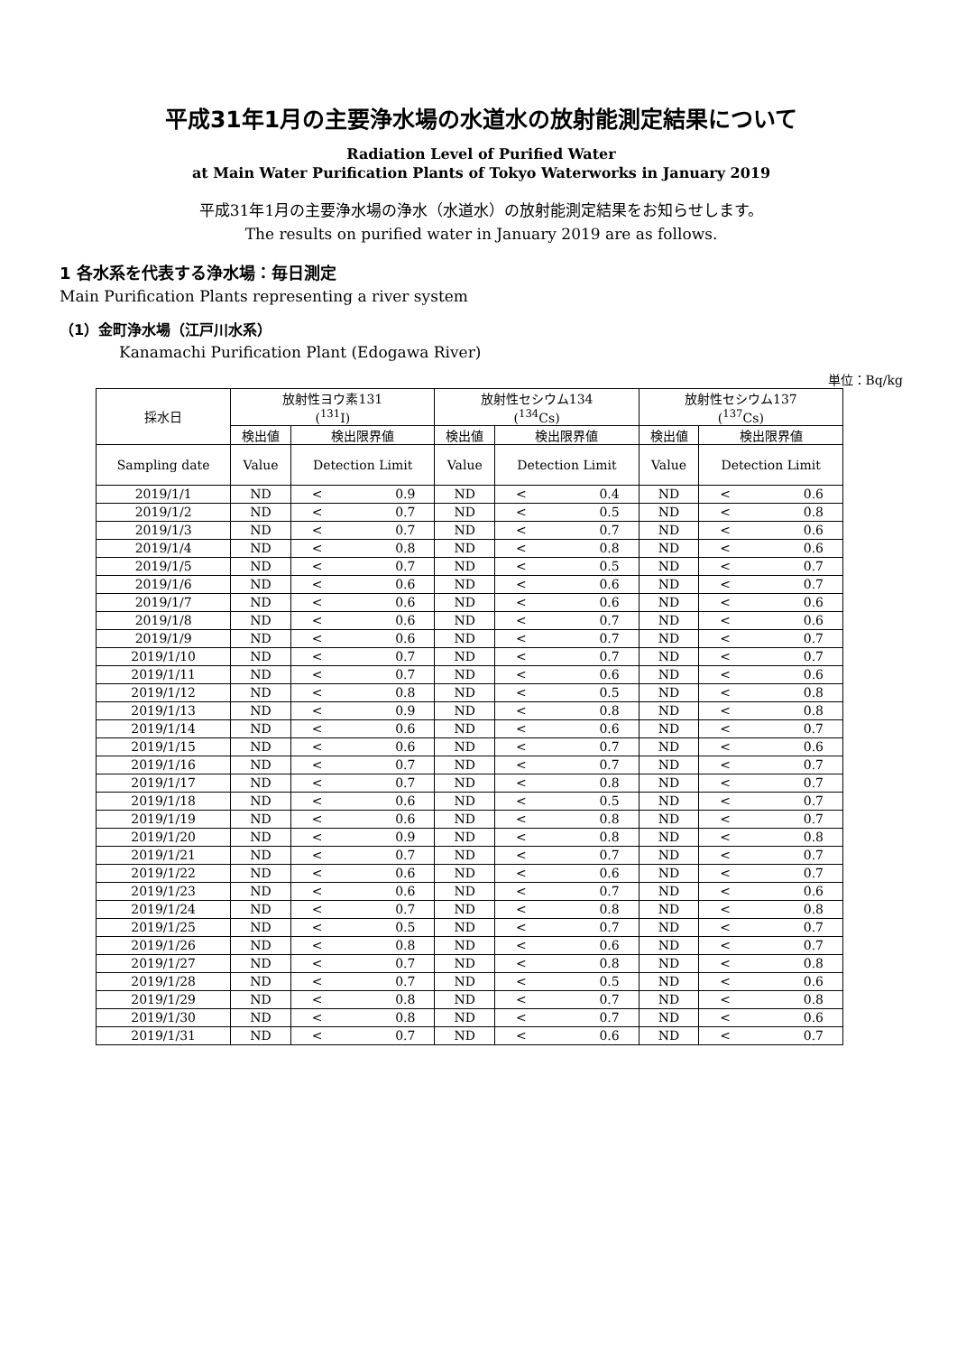平成31年1月の主要浄水場の水道水の放射能測定結果について
Radiation Level of Purified Water
at Main Water Purification Plants of Tokyo Waterworks in January 2019
平成31年1月の主要浄水場の浄水（水道水）の放射能測定結果をお知らせします。
The results on purified water in January 2019 are as follows.
1 各水系を代表する浄水場：毎日測定
Main Purification Plants representing a river system
（1）金町浄水場（江戸川水系）
Kanamachi Purification Plant (Edogawa River)
単位：Bq/kg
| 採水日 | 放射性ヨウ素131 (<sup>131</sup>I) | | 放射性セシウム134 (<sup>134</sup>Cs) | | 放射性セシウム137 (<sup>137</sup>Cs) | |
| --- | --- | --- | --- | --- | --- | --- |
| | 検出値 | 検出限界値 | 検出値 | 検出限界値 | 検出値 | 検出限界値 |
| Sampling date | Value | Detection Limit | Value | Detection Limit | Value | Detection Limit |
| 2019/1/1 | ND | < 0.9 | ND | < 0.4 | ND | < 0.6 |
| 2019/1/2 | ND | < 0.7 | ND | < 0.5 | ND | < 0.8 |
| 2019/1/3 | ND | < 0.7 | ND | < 0.7 | ND | < 0.6 |
| 2019/1/4 | ND | < 0.8 | ND | < 0.8 | ND | < 0.6 |
| 2019/1/5 | ND | < 0.7 | ND | < 0.5 | ND | < 0.7 |
| 2019/1/6 | ND | < 0.6 | ND | < 0.6 | ND | < 0.7 |
| 2019/1/7 | ND | < 0.6 | ND | < 0.6 | ND | < 0.6 |
| 2019/1/8 | ND | < 0.6 | ND | < 0.7 | ND | < 0.6 |
| 2019/1/9 | ND | < 0.6 | ND | < 0.7 | ND | < 0.7 |
| 2019/1/10 | ND | < 0.7 | ND | < 0.7 | ND | < 0.7 |
| 2019/1/11 | ND | < 0.7 | ND | < 0.6 | ND | < 0.6 |
| 2019/1/12 | ND | < 0.8 | ND | < 0.5 | ND | < 0.8 |
| 2019/1/13 | ND | < 0.9 | ND | < 0.8 | ND | < 0.8 |
| 2019/1/14 | ND | < 0.6 | ND | < 0.6 | ND | < 0.7 |
| 2019/1/15 | ND | < 0.6 | ND | < 0.7 | ND | < 0.6 |
| 2019/1/16 | ND | < 0.7 | ND | < 0.7 | ND | < 0.7 |
| 2019/1/17 | ND | < 0.7 | ND | < 0.8 | ND | < 0.7 |
| 2019/1/18 | ND | < 0.6 | ND | < 0.5 | ND | < 0.7 |
| 2019/1/19 | ND | < 0.6 | ND | < 0.8 | ND | < 0.7 |
| 2019/1/20 | ND | < 0.9 | ND | < 0.8 | ND | < 0.8 |
| 2019/1/21 | ND | < 0.7 | ND | < 0.7 | ND | < 0.7 |
| 2019/1/22 | ND | < 0.6 | ND | < 0.6 | ND | < 0.7 |
| 2019/1/23 | ND | < 0.6 | ND | < 0.7 | ND | < 0.6 |
| 2019/1/24 | ND | < 0.7 | ND | < 0.8 | ND | < 0.8 |
| 2019/1/25 | ND | < 0.5 | ND | < 0.7 | ND | < 0.7 |
| 2019/1/26 | ND | < 0.8 | ND | < 0.6 | ND | < 0.7 |
| 2019/1/27 | ND | < 0.7 | ND | < 0.8 | ND | < 0.8 |
| 2019/1/28 | ND | < 0.7 | ND | < 0.5 | ND | < 0.6 |
| 2019/1/29 | ND | < 0.8 | ND | < 0.7 | ND | < 0.8 |
| 2019/1/30 | ND | < 0.8 | ND | < 0.7 | ND | < 0.6 |
| 2019/1/31 | ND | < 0.7 | ND | < 0.6 | ND | < 0.7 |